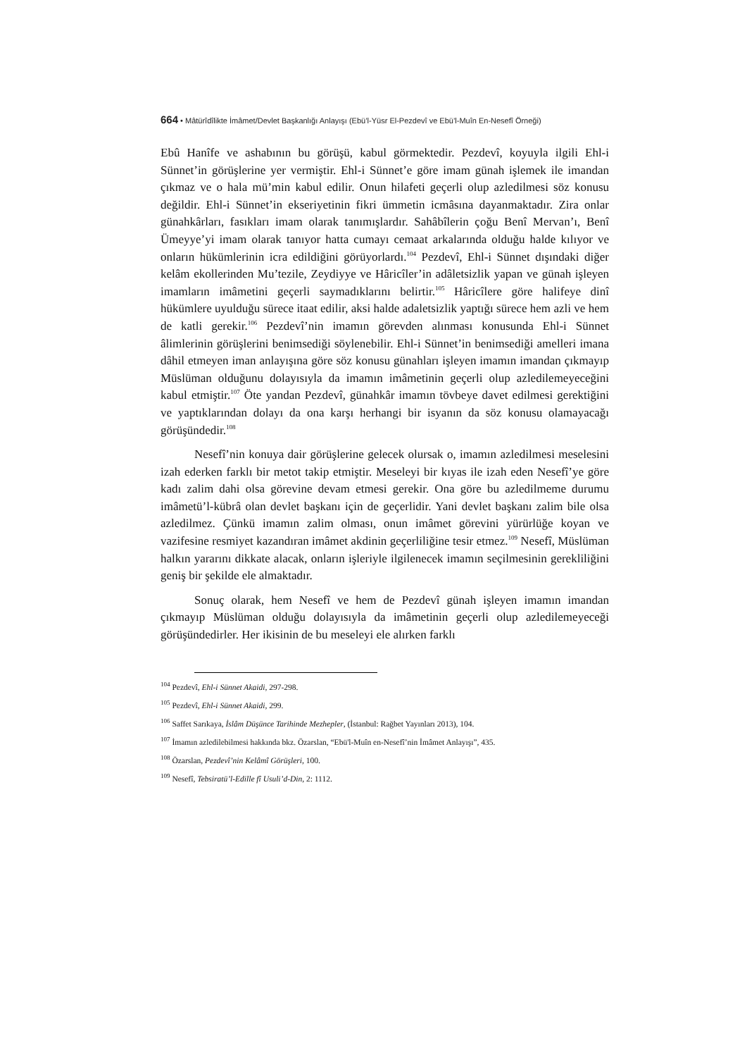664 • Mâtürîdîlikte İmâmet/Devlet Başkanlığı Anlayışı (Ebü’l-Yüsr El-Pezdevî ve Ebü’l-Muîn En-Nesefî Örneği)
Ebû Hanîfe ve ashabının bu görüşü, kabul görmektedir. Pezdevî, koyuyla ilgili Ehl-i Sünnet’in görüşlerine yer vermiştir. Ehl-i Sünnet’e göre imam günah işlemek ile imandan çıkmaz ve o hala mü’min kabul edilir. Onun hilafeti geçerli olup azledilmesi söz konusu değildir. Ehl-i Sünnet’in ekseriyetinin fikri ümmetin icmâsına dayanmaktadır. Zira onlar günahkârları, fasıkları imam olarak tanımışlardır. Sahâbîlerin çoğu Benî Mervan’ı, Benî Ümeyye’yi imam olarak tanıyor hatta cumayı cemaat arkalarında olduğu halde kılıyor ve onların hükümlerinin icra edildiğini görüyorlardı.<sup>104</sup> Pezdevî, Ehl-i Sünnet dışındaki diğer kelâm ekollerinden Mu’tezile, Zeydiyye ve Hâricîler’in adâletsizlik yapan ve günah işleyen imamların imâmetini geçerli saymadıklarını belirtir.<sup>105</sup> Hâricîlere göre halifeye dinî hükümlere uyulduğu sürece itaat edilir, aksi halde adaletsizlik yaptığı sürece hem azli ve hem de katli gerekir.<sup>106</sup> Pezdevî’nin imamın görevden alınması konusunda Ehl-i Sünnet âlimlerinin görüşlerini benimsediği söylenebilir. Ehl-i Sünnet’in benimsediği amelleri imana dâhil etmeyen iman anlayışına göre söz konusu günahları işleyen imamın imandan çıkmayıp Müslüman olduğunu dolayısıyla da imamın imâmetinin geçerli olup azledilemeyeceğini kabul etmiştir.<sup>107</sup> Öte yandan Pezdevî, günahkâr imamın tövbeye davet edilmesi gerektiğini ve yaptıklarından dolayı da ona karşı herhangi bir isyanın da söz konusu olamayacağı görüşündedir.<sup>108</sup>
Nesefî’nin konuya dair görüşlerine gelecek olursak o, imamın azledilmesi meselesini izah ederken farklı bir metot takip etmiştir. Meseleyi bir kıyas ile izah eden Nesefî’ye göre kadı zalim dahi olsa görevine devam etmesi gerekir. Ona göre bu azledilmeme durumu imâmetü’l-kübrâ olan devlet başkanı için de geçerlidir. Yani devlet başkanı zalim bile olsa azledilmez. Çünkü imamın zalim olması, onun imâmet görevini yürürlüğe koyan ve vazifesine resmiyet kazandıran imâmet akdinin geçerliliğine tesir etmez.<sup>109</sup> Nesefî, Müslüman halkın yararını dikkate alacak, onların işleriyle ilgilenecek imamın seçilmesinin gerekliliğini geniş bir şekilde ele almaktadır.
Sonuç olarak, hem Nesefî ve hem de Pezdevî günah işleyen imamın imandan çıkmayıp Müslüman olduğu dolayısıyla da imâmetinin geçerli olup azledilemeyeceği görüşündedirler. Her ikisinin de bu meseleyi ele alırken farklı
<sup>104</sup> Pezdevî, Ehl-i Sünnet Akaidi, 297-298.
<sup>105</sup> Pezdevî, Ehl-i Sünnet Akaidi, 299.
<sup>106</sup> Saffet Sarıkaya, İslâm Düşünce Tarihinde Mezhepler, (İstanbul: Rağbet Yayınları 2013), 104.
<sup>107</sup> İmamın azledilebilmesi hakkında bkz. Özarslan, “Ebü'l-Muîn en-Nesefî’nin İmâmet Anlayışı”, 435.
<sup>108</sup> Özarslan, Pezdevî’nin Kelâmî Görüşleri, 100.
<sup>109</sup> Nesefî, Tebsiratü’l-Edille fî Usuli’d-Din, 2: 1112.